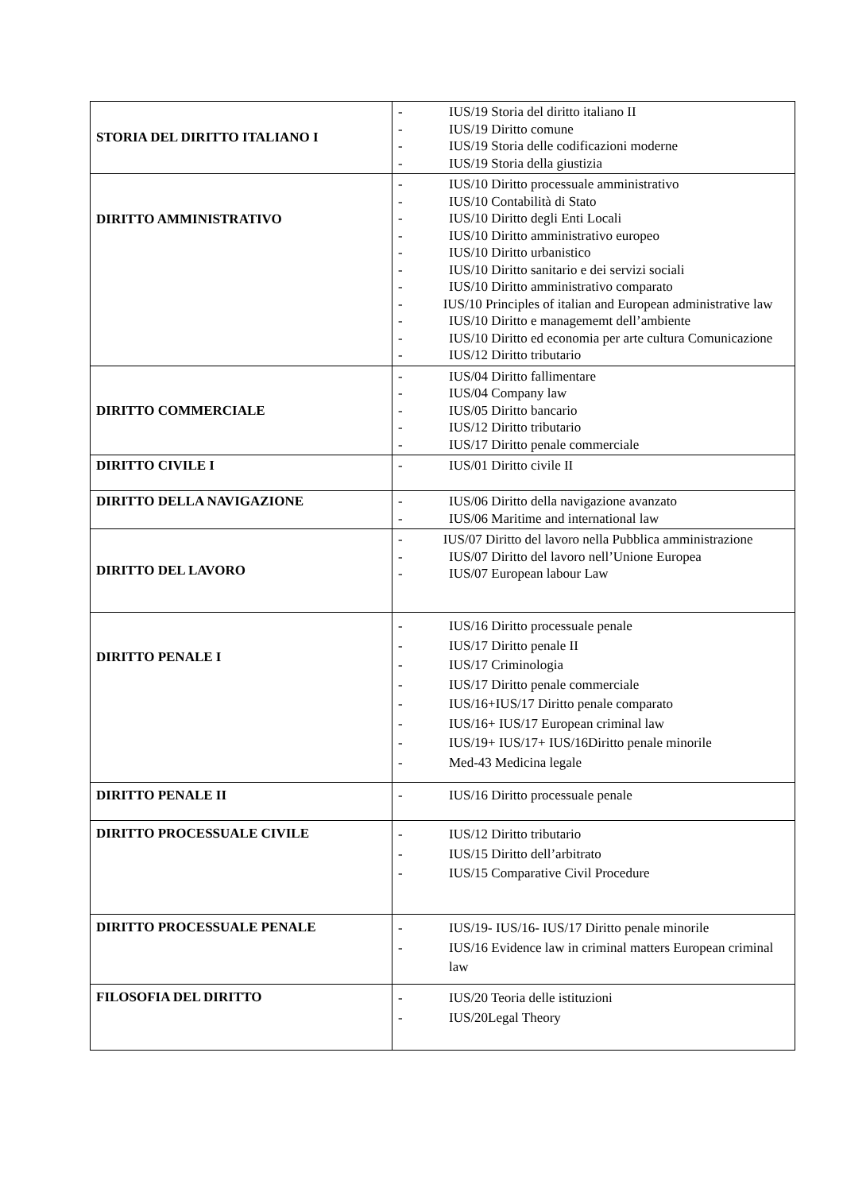| STORIA DEL DIRITTO ITALIANO I | - IUS/19 Storia del diritto italiano II - IUS/19 Diritto comune - IUS/19 Storia delle codificazioni moderne - IUS/19 Storia della giustizia |
| DIRITTO AMMINISTRATIVO | - IUS/10 Diritto processuale amministrativo - IUS/10 Contabilità di Stato - IUS/10 Diritto degli Enti Locali - IUS/10 Diritto amministrativo europeo - IUS/10 Diritto urbanistico - IUS/10 Diritto sanitario e dei servizi sociali - IUS/10 Diritto amministrativo comparato - IUS/10 Principles of italian and European administrative law - IUS/10 Diritto e managememt dell’ambiente - IUS/10 Diritto ed economia per arte cultura Comunicazione - IUS/12 Diritto tributario |
| DIRITTO COMMERCIALE | - IUS/04 Diritto fallimentare - IUS/04 Company law - IUS/05 Diritto bancario - IUS/12 Diritto tributario - IUS/17 Diritto penale commerciale |
| DIRITTO CIVILE I | - IUS/01 Diritto civile II |
| DIRITTO DELLA NAVIGAZIONE | - IUS/06 Diritto della navigazione avanzato - IUS/06 Maritime and international law |
| DIRITTO DEL LAVORO | - IUS/07 Diritto del lavoro nella Pubblica amministrazione - IUS/07 Diritto del lavoro nell’Unione Europea - IUS/07 European labour Law |
| DIRITTO PENALE I | - IUS/16 Diritto processuale penale - IUS/17 Diritto penale II - IUS/17 Criminologia - IUS/17 Diritto penale commerciale - IUS/16+IUS/17 Diritto penale comparato - IUS/16+ IUS/17 European criminal law - IUS/19+ IUS/17+ IUS/16Diritto penale minorile - Med-43 Medicina legale |
| DIRITTO PENALE II | - IUS/16 Diritto processuale penale |
| DIRITTO PROCESSUALE CIVILE | - IUS/12 Diritto tributario - IUS/15 Diritto dell’arbitrato - IUS/15 Comparative Civil Procedure |
| DIRITTO PROCESSUALE PENALE | - IUS/19- IUS/16- IUS/17 Diritto penale minorile - IUS/16 Evidence law in criminal matters European criminal law |
| FILOSOFIA DEL DIRITTO | - IUS/20 Teoria delle istituzioni - IUS/20Legal Theory |